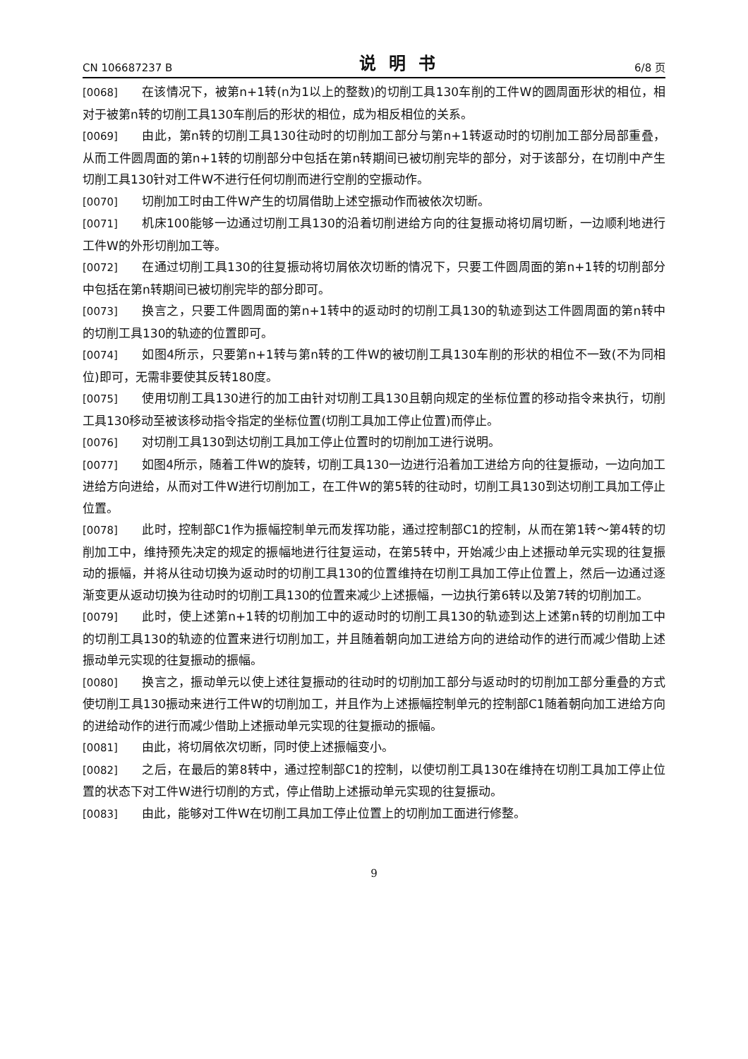CN 106687237 B 说明书 6/8 页
[0068] 在该情况下，被第n+1转(n为1以上的整数)的切削工具130车削的工件W的圆周面形状的相位，相对于被第n转的切削工具130车削后的形状的相位，成为相反相位的关系。
[0069] 由此，第n转的切削工具130往动时的切削加工部分与第n+1转返动时的切削加工部分局部重叠，从而工件圆周面的第n+1转的切削部分中包括在第n转期间已被切削完毕的部分，对于该部分，在切削中产生切削工具130针对工件W不进行任何切削而进行空削的空振动作。
[0070] 切削加工时由工件W产生的切屑借助上述空振动作而被依次切断。
[0071] 机床100能够一边通过切削工具130的沿着切削进给方向的往复振动将切屑切断，一边顺利地进行工件W的外形切削加工等。
[0072] 在通过切削工具130的往复振动将切屑依次切断的情况下，只要工件圆周面的第n+1转的切削部分中包括在第n转期间已被切削完毕的部分即可。
[0073] 换言之，只要工件圆周面的第n+1转中的返动时的切削工具130的轨迹到达工件圆周面的第n转中的切削工具130的轨迹的位置即可。
[0074] 如图4所示，只要第n+1转与第n转的工件W的被切削工具130车削的形状的相位不一致(不为同相位)即可，无需非要使其反转180度。
[0075] 使用切削工具130进行的加工由针对切削工具130且朝向规定的坐标位置的移动指令来执行，切削工具130移动至被该移动指令指定的坐标位置(切削工具加工停止位置)而停止。
[0076] 对切削工具130到达切削工具加工停止位置时的切削加工进行说明。
[0077] 如图4所示，随着工件W的旋转，切削工具130一边进行沿着加工进给方向的往复振动，一边向加工进给方向进给，从而对工件W进行切削加工，在工件W的第5转的往动时，切削工具130到达切削工具加工停止位置。
[0078] 此时，控制部C1作为振幅控制单元而发挥功能，通过控制部C1的控制，从而在第1转～第4转的切削加工中，维持预先决定的规定的振幅地进行往复运动，在第5转中，开始减少由上述振动单元实现的往复振动的振幅，并将从往动切换为返动时的切削工具130的位置维持在切削工具加工停止位置上，然后一边通过逐渐变更从返动切换为往动时的切削工具130的位置来减少上述振幅，一边执行第6转以及第7转的切削加工。
[0079] 此时，使上述第n+1转的切削加工中的返动时的切削工具130的轨迹到达上述第n转的切削加工中的切削工具130的轨迹的位置来进行切削加工，并且随着朝向加工进给方向的进给动作的进行而减少借助上述振动单元实现的往复振动的振幅。
[0080] 换言之，振动单元以使上述往复振动的往动时的切削加工部分与返动时的切削加工部分重叠的方式使切削工具130振动来进行工件W的切削加工，并且作为上述振幅控制单元的控制部C1随着朝向加工进给方向的进给动作的进行而减少借助上述振动单元实现的往复振动的振幅。
[0081] 由此，将切屑依次切断，同时使上述振幅变小。
[0082] 之后，在最后的第8转中，通过控制部C1的控制，以使切削工具130在维持在切削工具加工停止位置的状态下对工件W进行切削的方式，停止借助上述振动单元实现的往复振动。
[0083] 由此，能够对工件W在切削工具加工停止位置上的切削加工面进行修整。
9